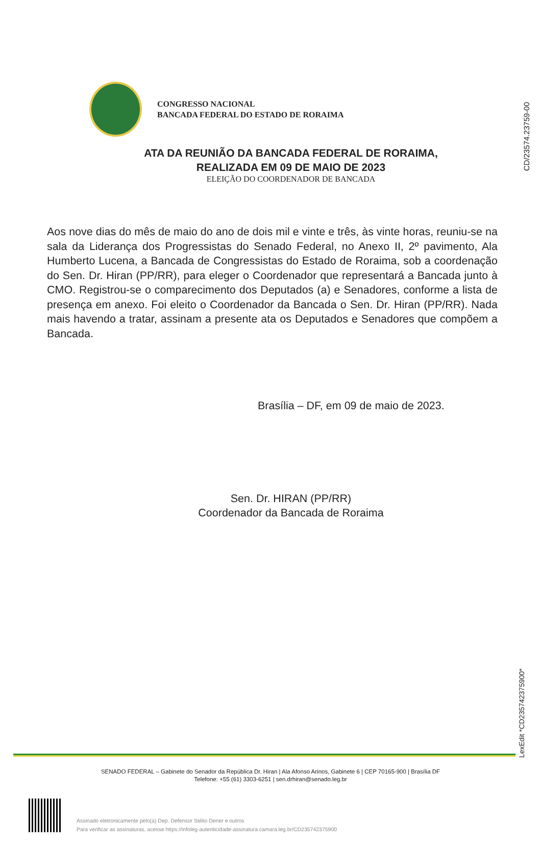CD/23574.23759-00
CONGRESSO NACIONAL
BANCADA FEDERAL DO ESTADO DE RORAIMA
ATA DA REUNIÃO DA BANCADA FEDERAL DE RORAIMA,
REALIZADA EM 09 DE MAIO DE 2023
ELEIÇÃO DO COORDENADOR DE BANCADA
Aos nove dias do mês de maio do ano de dois mil e vinte e três, às vinte horas, reuniu-se na sala da Liderança dos Progressistas do Senado Federal, no Anexo II, 2º pavimento, Ala Humberto Lucena, a Bancada de Congressistas do Estado de Roraima, sob a coordenação do Sen. Dr. Hiran (PP/RR), para eleger o Coordenador que representará a Bancada junto à CMO. Registrou-se o comparecimento dos Deputados (a) e Senadores, conforme a lista de presença em anexo. Foi eleito o Coordenador da Bancada o Sen. Dr. Hiran (PP/RR). Nada mais havendo a tratar, assinam a presente ata os Deputados e Senadores que compõem a Bancada.
Brasília – DF, em 09 de maio de 2023.
Sen. Dr. HIRAN (PP/RR)
Coordenador da Bancada de Roraima
LexEdit *CD235742375900*
SENADO FEDERAL – Gabinete do Senador da República Dr. Hiran | Ala Afonso Arinos, Gabinete 6 | CEP 70165-900 | Brasília DF
Telefone: +55 (61) 3303-6251 | sen.drhiran@senado.leg.br
Assinado eletronicamente pelo(a) Dep. Defensor Stélio Dener e outros
Para verificar as assinaturas, acesse https://infoleg-autenticidade-assinatura.camara.leg.br/CD235742375900